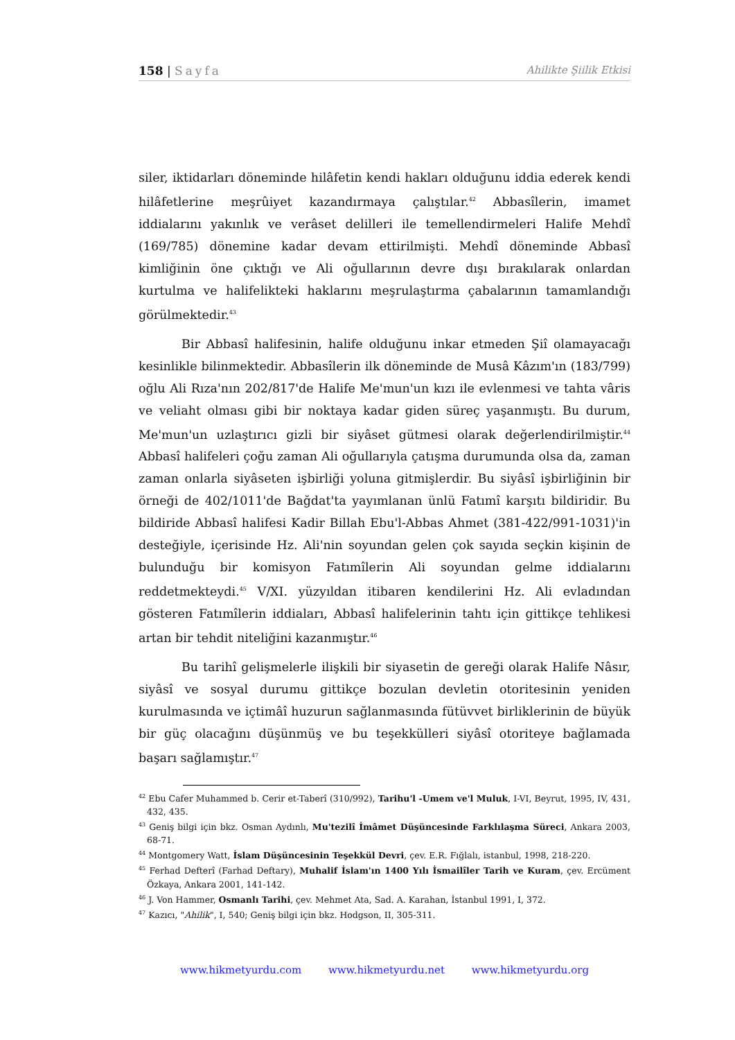158 | Sayfa Ahilikte Şiilik Etkisi
siler, iktidarları döneminde hilâfetin kendi hakları olduğunu iddia ederek kendi hilâfetlerine meşrûiyet kazandırmaya çalıştılar.<sup>42</sup> Abbasîlerin, imamet iddialarını yakınlık ve verâset delilleri ile temellendirmeleri Halife Mehdî (169/785) dönemine kadar devam ettirilmişti. Mehdî döneminde Abbasî kimliğinin öne çıktığı ve Ali oğullarının devre dışı bırakılarak onlardan kurtulma ve halifelikteki haklarını meşrulaştırma çabalarının tamamlandığı görülmektedir.<sup>43</sup>
Bir Abbasî halifesinin, halife olduğunu inkar etmeden Şiî olamayacağı kesinlikle bilinmektedir. Abbasîlerin ilk döneminde de Musâ Kâzım'ın (183/799) oğlu Ali Rıza'nın 202/817'de Halife Me'mun'un kızı ile evlenmesi ve tahta vâris ve veliaht olması gibi bir noktaya kadar giden süreç yaşanmıştı. Bu durum, Me'mun'un uzlaştırıcı gizli bir siyâset gütmesi olarak değerlendirilmiştir.<sup>44</sup> Abbasî halifeleri çoğu zaman Ali oğullarıyla çatışma durumunda olsa da, zaman zaman onlarla siyâseten işbirliği yoluna gitmişlerdir. Bu siyâsî işbirliğinin bir örneği de 402/1011'de Bağdat'ta yayımlanan ünlü Fatımî karşıtı bildiridir. Bu bildiride Abbasî halifesi Kadir Billah Ebu'l-Abbas Ahmet (381-422/991-1031)'in desteğiyle, içerisinde Hz. Ali'nin soyundan gelen çok sayıda seçkin kişinin de bulunduğu bir komisyon Fatımîlerin Ali soyundan gelme iddialarını reddetmekteydi.<sup>45</sup> V/XI. yüzyıldan itibaren kendilerini Hz. Ali evladından gösteren Fatımîlerin iddiaları, Abbasî halifelerinin tahtı için gittikçe tehlikesi artan bir tehdit niteliğini kazanmıştır.<sup>46</sup>
Bu tarihî gelişmelerle ilişkili bir siyasetin de gereği olarak Halife Nâsır, siyâsî ve sosyal durumu gittikçe bozulan devletin otoritesinin yeniden kurulmasında ve içtimâî huzurun sağlanmasında fütüvvet birliklerinin de büyük bir güç olacağını düşünmüş ve bu teşekkülleri siyâsî otoriteye bağlamada başarı sağlamıştır.<sup>47</sup>
<sup>42</sup> Ebu Cafer Muhammed b. Cerir et-Taberî (310/992), Tarihu'l -Umem ve'l Muluk, I-VI, Beyrut, 1995, IV, 431, 432, 435.
<sup>43</sup> Geniş bilgi için bkz. Osman Aydınlı, Mu'tezilî İmâmet Düşüncesinde Farklılaşma Süreci, Ankara 2003, 68-71.
<sup>44</sup> Montgomery Watt, İslam Düşüncesinin Teşekkül Devri, çev. E.R. Fığlalı, istanbul, 1998, 218-220.
<sup>45</sup> Ferhad Defterî (Farhad Deftary), Muhalif İslam'ın 1400 Yılı İsmailîler Tarih ve Kuram, çev. Ercüment Özkaya, Ankara 2001, 141-142.
<sup>46</sup> J. Von Hammer, Osmanlı Tarihi, çev. Mehmet Ata, Sad. A. Karahan, İstanbul 1991, I, 372.
<sup>47</sup> Kazıcı, "Ahilik", I, 540; Geniş bilgi için bkz. Hodgson, II, 305-311.
www.hikmetyurdu.com www.hikmetyurdu.net www.hikmetyurdu.org